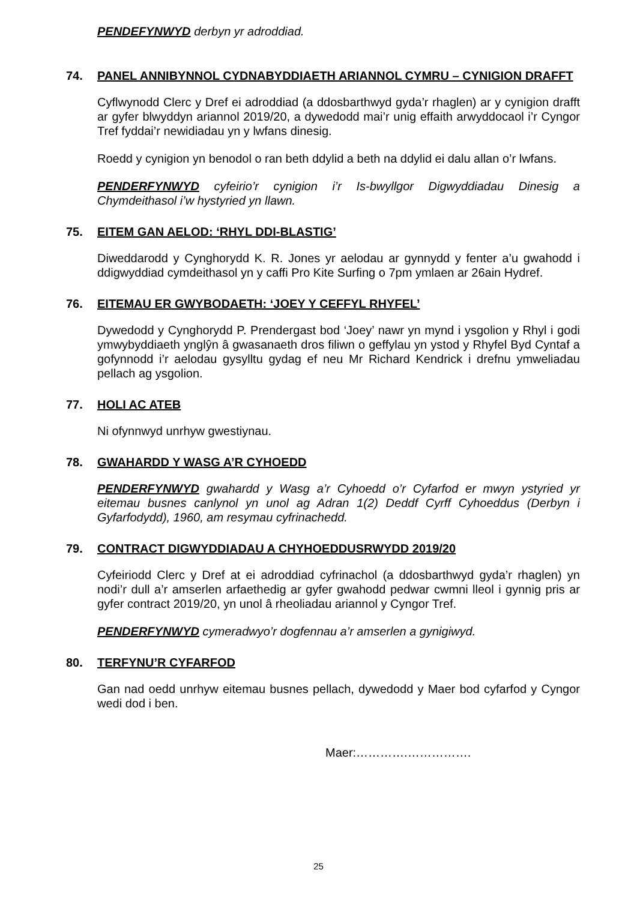PENDEFYNWYD derbyn yr adroddiad.
74. PANEL ANNIBYNNOL CYDNABYDDIAETH ARIANNOL CYMRU – CYNIGION DRAFFT
Cyflwynodd Clerc y Dref ei adroddiad (a ddosbarthwyd gyda’r rhaglen) ar y cynigion drafft ar gyfer blwyddyn ariannol 2019/20, a dywedodd mai’r unig effaith arwyddocaol i’r Cyngor Tref fyddai’r newidiadau yn y lwfans dinesig.
Roedd y cynigion yn benodol o ran beth ddylid a beth na ddylid ei dalu allan o’r lwfans.
PENDERFYNWYD cyfeirio’r cynigion i’r Is-bwyllgor Digwyddiadau Dinesig a Chymdeithasol i’w hystyried yn llawn.
75. EITEM GAN AELOD: ‘RHYL DDI-BLASTIG’
Diweddarodd y Cynghorydd K. R. Jones yr aelodau ar gynnydd y fenter a’u gwahodd i ddigwyddiad cymdeithasol yn y caffi Pro Kite Surfing o 7pm ymlaen ar 26ain Hydref.
76. EITEMAU ER GWYBODAETH: ‘JOEY Y CEFFYL RHYFEL’
Dywedodd y Cynghorydd P. Prendergast bod ‘Joey’ nawr yn mynd i ysgolion y Rhyl i godi ymwybyddiaeth ynglŷn â gwasanaeth dros filiwn o geffylau yn ystod y Rhyfel Byd Cyntaf a gofynnodd i’r aelodau gysylltu gydag ef neu Mr Richard Kendrick i drefnu ymweliadau pellach ag ysgolion.
77. HOLI AC ATEB
Ni ofynnwyd unrhyw gwestiynau.
78. GWAHARDD Y WASG A’R CYHOEDD
PENDERFYNWYD gwahardd y Wasg a’r Cyhoedd o’r Cyfarfod er mwyn ystyried yr eitemau busnes canlynol yn unol ag Adran 1(2) Deddf Cyrff Cyhoeddus (Derbyn i Gyfarfodydd), 1960, am resymau cyfrinachedd.
79. CONTRACT DIGWYDDIADAU A CHYHOEDDUSRWYDD 2019/20
Cyfeiriodd Clerc y Dref at ei adroddiad cyfrinachol (a ddosbarthwyd gyda’r rhaglen) yn nodi’r dull a’r amserlen arfaethedig ar gyfer gwahodd pedwar cwmni lleol i gynnig pris ar gyfer contract 2019/20, yn unol â rheoliadau ariannol y Cyngor Tref.
PENDERFYNWYD cymeradwyo’r dogfennau a’r amserlen a gynigiwyd.
80. TERFYNU’R CYFARFOD
Gan nad oedd unrhyw eitemau busnes pellach, dywedodd y Maer bod cyfarfod y Cyngor wedi dod i ben.
Maer:………….…………….
25